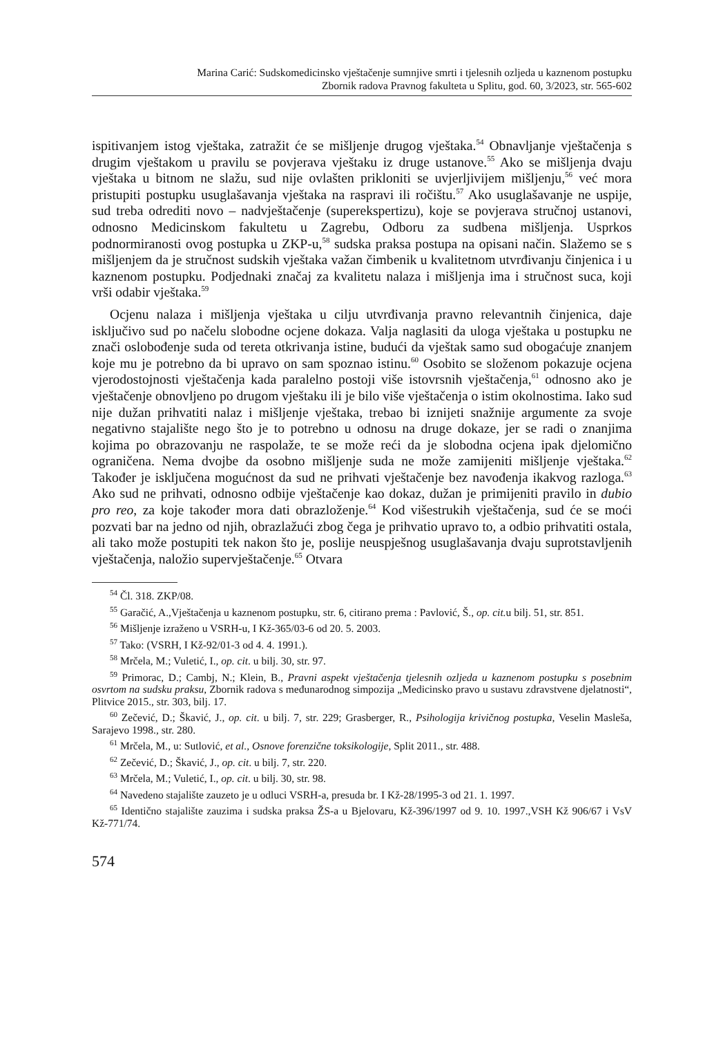Marina Carić: Sudskomedicinsko vještačenje sumnjive smrti i tjelesnih ozljeda u kaznenom postupku
Zbornik radova Pravnog fakulteta u Splitu, god. 60, 3/2023, str. 565-602
ispitivanjem istog vještaka, zatražit će se mišljenje drugog vještaka.<sup>54</sup> Obnavljanje vještačenja s drugim vještakom u pravilu se povjerava vještaku iz druge ustanove.<sup>55</sup> Ako se mišljenja dvaju vještaka u bitnom ne slažu, sud nije ovlašten prikloniti se uvjerljivijem mišljenju,<sup>56</sup> već mora pristupiti postupku usuglašavanja vještaka na raspravi ili ročištu.<sup>57</sup> Ako usuglašavanje ne uspije, sud treba odrediti novo – nadvještačenje (superekspertizu), koje se povjerava stručnoj ustanovi, odnosno Medicinskom fakultetu u Zagrebu, Odboru za sudbena mišljenja. Usprkos podnormiranosti ovog postupka u ZKP-u,<sup>58</sup> sudska praksa postupa na opisani način. Slažemo se s mišljenjem da je stručnost sudskih vještaka važan čimbenik u kvalitetnom utvrđivanju činjenica i u kaznenom postupku. Podjednaki značaj za kvalitetu nalaza i mišljenja ima i stručnost suca, koji vrši odabir vještaka.<sup>59</sup>
Ocjenu nalaza i mišljenja vještaka u cilju utvrđivanja pravno relevantnih činjenica, daje isključivo sud po načelu slobodne ocjene dokaza. Valja naglasiti da uloga vještaka u postupku ne znači oslobođenje suda od tereta otkrivanja istine, budući da vještak samo sud obogaćuje znanjem koje mu je potrebno da bi upravo on sam spoznao istinu.<sup>60</sup> Osobito se složenom pokazuje ocjena vjerodostojnosti vještačenja kada paralelno postoji više istovrsnih vještačenja,<sup>61</sup> odnosno ako je vještačenje obnovljeno po drugom vještaku ili je bilo više vještačenja o istim okolnostima. Iako sud nije dužan prihvatiti nalaz i mišljenje vještaka, trebao bi iznijeti snažnije argumente za svoje negativno stajalište nego što je to potrebno u odnosu na druge dokaze, jer se radi o znanjima kojima po obrazovanju ne raspolaže, te se može reći da je slobodna ocjena ipak djelomično ograničena. Nema dvojbe da osobno mišljenje suda ne može zamijeniti mišljenje vještaka.<sup>62</sup> Također je isključena mogućnost da sud ne prihvati vještačenje bez navođenja ikakvog razloga.<sup>63</sup> Ako sud ne prihvati, odnosno odbije vještačenje kao dokaz, dužan je primijeniti pravilo in dubio pro reo, za koje također mora dati obrazloženje.<sup>64</sup> Kod višestrukih vještačenja, sud će se moći pozvati bar na jedno od njih, obrazlažući zbog čega je prihvatio upravo to, a odbio prihvatiti ostala, ali tako može postupiti tek nakon što je, poslije neuspješnog usuglašavanja dvaju suprotstavljenih vještačenja, naložio supervještačenje.<sup>65</sup> Otvara
<sup>54</sup> Čl. 318. ZKP/08.
<sup>55</sup> Garačić, A.,Vještačenja u kaznenom postupku, str. 6, citirano prema : Pavlović, Š., op. cit. u bilj. 51, str. 851.
<sup>56</sup> Mišljenje izraženo u VSRH-u, I Kž-365/03-6 od 20. 5. 2003.
<sup>57</sup> Tako: (VSRH, I Kž-92/01-3 od 4. 4. 1991.).
<sup>58</sup> Mrčela, M.; Vuletić, I., op. cit. u bilj. 30, str. 97.
<sup>59</sup> Primorac, D.; Cambj, N.; Klein, B., Pravni aspekt vještačenja tjelesnih ozljeda u kaznenom postupku s posebnim osvrtom na sudsku praksu, Zbornik radova s međunarodnog simpozija „Medicinsko pravo u sustavu zdravstvene djelatnosti“, Plitvice 2015., str. 303, bilj. 17.
<sup>60</sup> Zečević, D.; Škavić, J., op. cit. u bilj. 7, str. 229; Grasberger, R., Psihologija krivičnog postupka, Veselin Masleša, Sarajevo 1998., str. 280.
<sup>61</sup> Mrčela, M., u: Sutlović, et al., Osnove forenzične toksikologije, Split 2011., str. 488.
<sup>62</sup> Zečević, D.; Škavić, J., op. cit. u bilj. 7, str. 220.
<sup>63</sup> Mrčela, M.; Vuletić, I., op. cit. u bilj. 30, str. 98.
<sup>64</sup> Navedeno stajalište zauzeto je u odluci VSRH-a, presuda br. I Kž-28/1995-3 od 21. 1. 1997.
<sup>65</sup> Identično stajalište zauzima i sudska praksa ŽS-a u Bjelovaru, Kž-396/1997 od 9. 10. 1997.,VSH Kž 906/67 i VsV Kž-771/74.
574